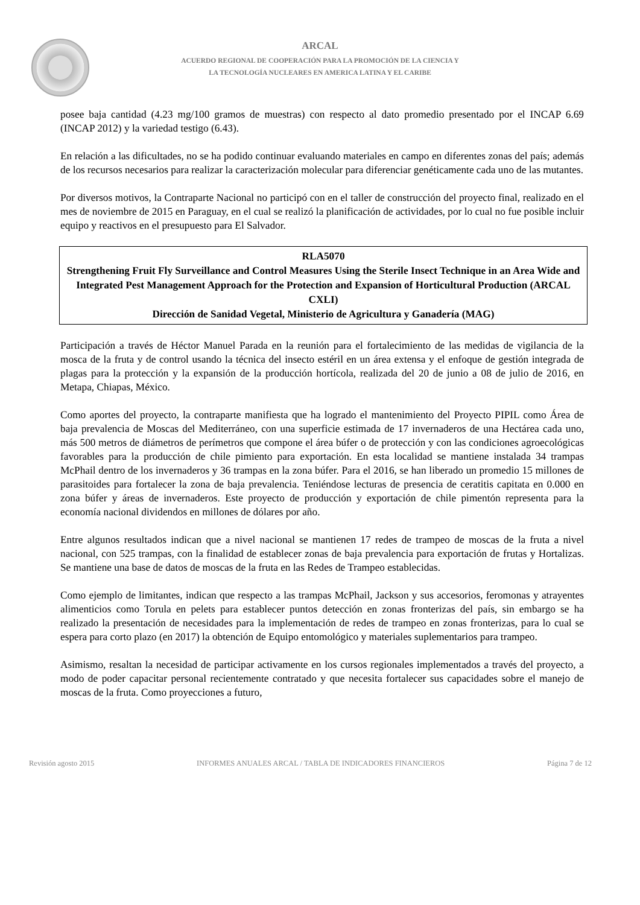ARCAL
ACUERDO REGIONAL DE COOPERACIÓN PARA LA PROMOCIÓN DE LA CIENCIA Y
LA TECNOLOGÍA NUCLEARES EN AMERICA LATINA Y EL CARIBE
posee baja cantidad (4.23 mg/100 gramos de muestras) con respecto al dato promedio presentado por el INCAP 6.69 (INCAP 2012) y la variedad testigo (6.43).
En relación a las dificultades, no se ha podido continuar evaluando materiales en campo en diferentes zonas del país; además de los recursos necesarios para realizar la caracterización molecular para diferenciar genéticamente cada uno de las mutantes.
Por diversos motivos, la Contraparte Nacional no participó con en el taller de construcción del proyecto final, realizado en el mes de noviembre de 2015 en Paraguay, en el cual se realizó la planificación de actividades, por lo cual no fue posible incluir equipo y reactivos en el presupuesto para El Salvador.
RLA5070
Strengthening Fruit Fly Surveillance and Control Measures Using the Sterile Insect Technique in an Area Wide and Integrated Pest Management Approach for the Protection and Expansion of Horticultural Production (ARCAL CXLI)
Dirección de Sanidad Vegetal, Ministerio de Agricultura y Ganadería (MAG)
Participación a través de Héctor Manuel Parada en la reunión para el fortalecimiento de las medidas de vigilancia de la mosca de la fruta y de control usando la técnica del insecto estéril en un área extensa y el enfoque de gestión integrada de plagas para la protección y la expansión de la producción hortícola, realizada del 20 de junio a 08 de julio de 2016, en Metapa, Chiapas, México.
Como aportes del proyecto, la contraparte manifiesta que ha logrado el mantenimiento del Proyecto PIPIL como Área de baja prevalencia de Moscas del Mediterráneo, con una superficie estimada de 17 invernaderos de una Hectárea cada uno, más 500 metros de diámetros de perímetros que compone el área búfer o de protección y con las condiciones agroecológicas favorables para la producción de chile pimiento para exportación. En esta localidad se mantiene instalada 34 trampas McPhail dentro de los invernaderos y 36 trampas en la zona búfer. Para el 2016, se han liberado un promedio 15 millones de parasitoides para fortalecer la zona de baja prevalencia. Teniéndose lecturas de presencia de ceratitis capitata en 0.000 en zona búfer y áreas de invernaderos. Este proyecto de producción y exportación de chile pimentón representa para la economía nacional dividendos en millones de dólares por año.
Entre algunos resultados indican que a nivel nacional se mantienen 17 redes de trampeo de moscas de la fruta a nivel nacional, con 525 trampas, con la finalidad de establecer zonas de baja prevalencia para exportación de frutas y Hortalizas. Se mantiene una base de datos de moscas de la fruta en las Redes de Trampeo establecidas.
Como ejemplo de limitantes, indican que respecto a las trampas McPhail, Jackson y sus accesorios, feromonas y atrayentes alimenticios como Torula en pelets para establecer puntos detección en zonas fronterizas del país, sin embargo se ha realizado la presentación de necesidades para la implementación de redes de trampeo en zonas fronterizas, para lo cual se espera para corto plazo (en 2017) la obtención de Equipo entomológico y materiales suplementarios para trampeo.
Asimismo, resaltan la necesidad de participar activamente en los cursos regionales implementados a través del proyecto, a modo de poder capacitar personal recientemente contratado y que necesita fortalecer sus capacidades sobre el manejo de moscas de la fruta. Como proyecciones a futuro,
Revisión agosto 2015 INFORMES ANUALES ARCAL / TABLA DE INDICADORES FINANCIEROS Página 7 de 12